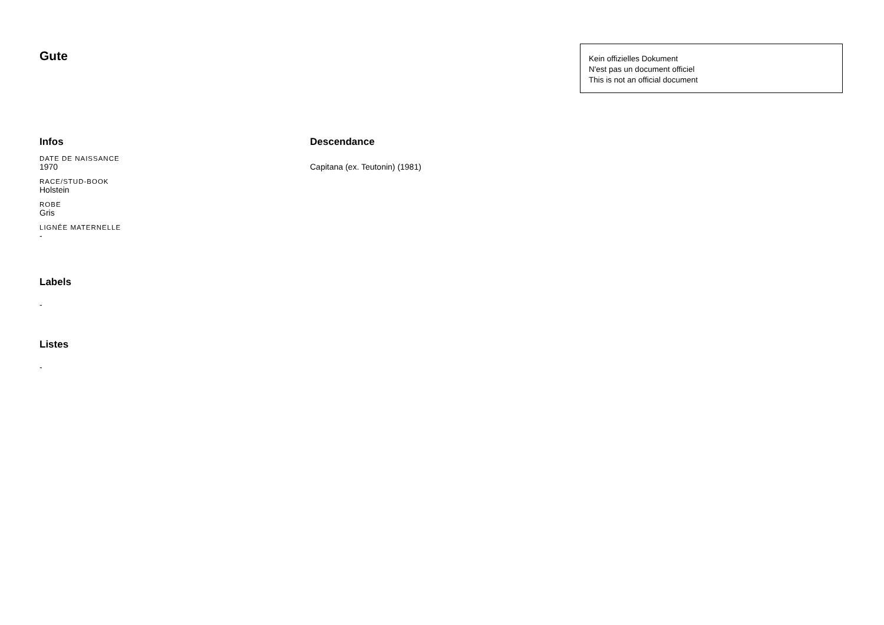Gute
Kein offizielles Dokument
N'est pas un document officiel
This is not an official document
Infos
DATE DE NAISSANCE
1970
RACE/STUD-BOOK
Holstein
ROBE
Gris
LIGNÉE MATERNELLE
-
Labels
-
Listes
-
Descendance
Capitana (ex. Teutonin) (1981)